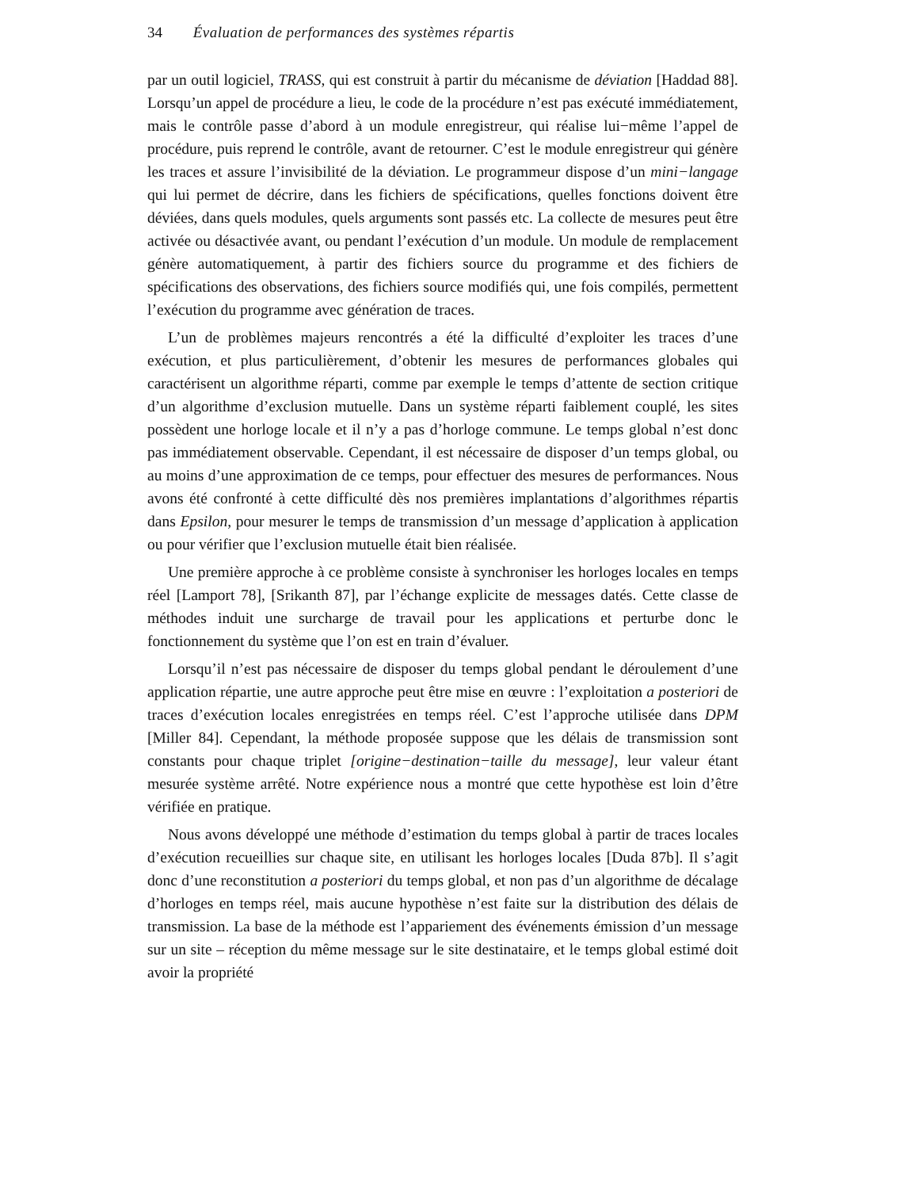34 Évaluation de performances des systèmes répartis
par un outil logiciel, TRASS, qui est construit à partir du mécanisme de déviation [Haddad 88]. Lorsqu’un appel de procédure a lieu, le code de la procédure n’est pas exécuté immédiatement, mais le contrôle passe d’abord à un module enregistreur, qui réalise lui−même l’appel de procédure, puis reprend le contrôle, avant de retourner. C’est le module enregistreur qui génère les traces et assure l’invisibilité de la déviation. Le programmeur dispose d’un mini−langage qui lui permet de décrire, dans les fichiers de spécifications, quelles fonctions doivent être déviées, dans quels modules, quels arguments sont passés etc. La collecte de mesures peut être activée ou désactivée avant, ou pendant l’exécution d’un module. Un module de remplacement génère automatiquement, à partir des fichiers source du programme et des fichiers de spécifications des observations, des fichiers source modifiés qui, une fois compilés, permettent l’exécution du programme avec génération de traces.
L’un de problèmes majeurs rencontrés a été la difficulté d’exploiter les traces d’une exécution, et plus particulièrement, d’obtenir les mesures de performances globales qui caractérisent un algorithme réparti, comme par exemple le temps d’attente de section critique d’un algorithme d’exclusion mutuelle. Dans un système réparti faiblement couplé, les sites possèdent une horloge locale et il n’y a pas d’horloge commune. Le temps global n’est donc pas immédiatement observable. Cependant, il est nécessaire de disposer d’un temps global, ou au moins d’une approximation de ce temps, pour effectuer des mesures de performances. Nous avons été confronté à cette difficulté dès nos premières implantations d’algorithmes répartis dans Epsilon, pour mesurer le temps de transmission d’un message d’application à application ou pour vérifier que l’exclusion mutuelle était bien réalisée.
Une première approche à ce problème consiste à synchroniser les horloges locales en temps réel [Lamport 78], [Srikanth 87], par l’échange explicite de messages datés. Cette classe de méthodes induit une surcharge de travail pour les applications et perturbe donc le fonctionnement du système que l’on est en train d’évaluer.
Lorsqu’il n’est pas nécessaire de disposer du temps global pendant le déroulement d’une application répartie, une autre approche peut être mise en œuvre : l’exploitation a posteriori de traces d’exécution locales enregistrées en temps réel. C’est l’approche utilisée dans DPM [Miller 84]. Cependant, la méthode proposée suppose que les délais de transmission sont constants pour chaque triplet [origine−destination−taille du message], leur valeur étant mesurée système arrêté. Notre expérience nous a montré que cette hypothèse est loin d’être vérifiée en pratique.
Nous avons développé une méthode d’estimation du temps global à partir de traces locales d’exécution recueillies sur chaque site, en utilisant les horloges locales [Duda 87b]. Il s’agit donc d’une reconstitution a posteriori du temps global, et non pas d’un algorithme de décalage d’horloges en temps réel, mais aucune hypothèse n’est faite sur la distribution des délais de transmission. La base de la méthode est l’appariement des événements émission d’un message sur un site – réception du même message sur le site destinataire, et le temps global estimé doit avoir la propriété